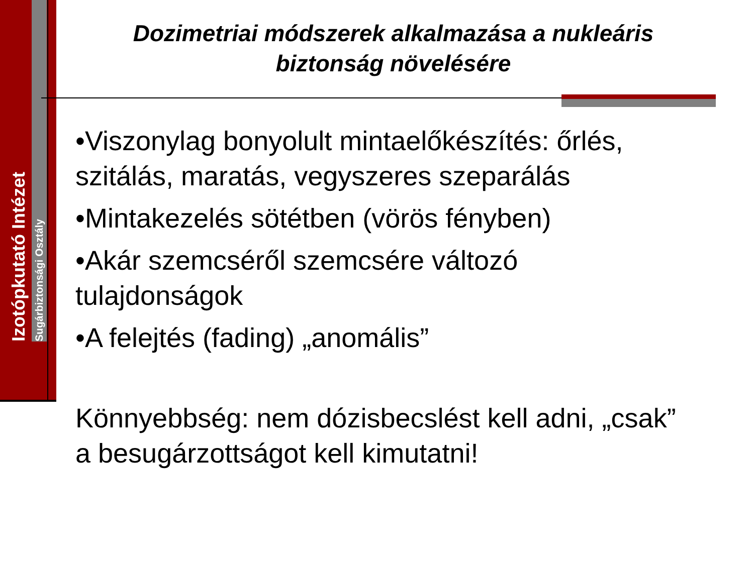Izotópkutató Intézet
Sugárbiztonsági Osztály
Dozimetriai módszerek alkalmazása a nukleáris biztonság növelésére
•Viszonylag bonyolult mintaelőkészítés: őrlés, szitálás, maratás, vegyszeres szeparálás
•Mintakezelés sötétben (vörös fényben)
•Akár szemcséről szemcsére változó tulajdonságok
•A felejtés (fading) „anomális”
Könnyebbség: nem dózisbecslést kell adni, „csak” a besugárzottságot kell kimutatni!